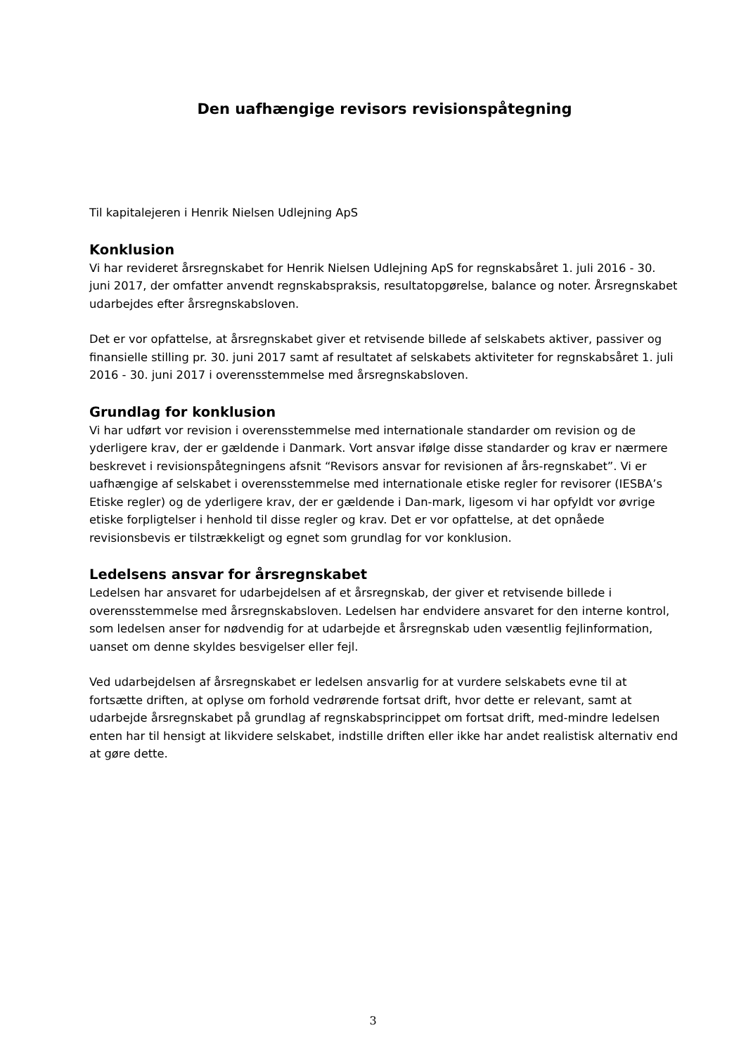Den uafhængige revisors revisionspåtegning
Til kapitalejeren i Henrik Nielsen Udlejning ApS
Konklusion
Vi har revideret årsregnskabet for Henrik Nielsen Udlejning ApS for regnskabsåret 1. juli 2016 - 30. juni 2017, der omfatter anvendt regnskabspraksis, resultatopgørelse, balance og noter. Årsregnskabet udarbejdes efter årsregnskabsloven.
Det er vor opfattelse, at årsregnskabet giver et retvisende billede af selskabets aktiver, passiver og finansielle stilling pr. 30. juni 2017 samt af resultatet af selskabets aktiviteter for regnskabsåret 1. juli 2016 - 30. juni 2017 i overensstemmelse med årsregnskabsloven.
Grundlag for konklusion
Vi har udført vor revision i overensstemmelse med internationale standarder om revision og de yderligere krav, der er gældende i Danmark. Vort ansvar ifølge disse standarder og krav er nærmere beskrevet i revisionspåtegningens afsnit “Revisors ansvar for revisionen af års-regnskabet”. Vi er uafhængige af selskabet i overensstemmelse med internationale etiske regler for revisorer (IESBA’s Etiske regler) og de yderligere krav, der er gældende i Dan-mark, ligesom vi har opfyldt vor øvrige etiske forpligtelser i henhold til disse regler og krav. Det er vor opfattelse, at det opnåede revisionsbevis er tilstrækkeligt og egnet som grundlag for vor konklusion.
Ledelsens ansvar for årsregnskabet
Ledelsen har ansvaret for udarbejdelsen af et årsregnskab, der giver et retvisende billede i overensstemmelse med årsregnskabsloven. Ledelsen har endvidere ansvaret for den interne kontrol, som ledelsen anser for nødvendig for at udarbejde et årsregnskab uden væsentlig fejlinformation, uanset om denne skyldes besvigelser eller fejl.
Ved udarbejdelsen af årsregnskabet er ledelsen ansvarlig for at vurdere selskabets evne til at fortsætte driften, at oplyse om forhold vedrørende fortsat drift, hvor dette er relevant, samt at udarbejde årsregnskabet på grundlag af regnskabsprincippet om fortsat drift, med-mindre ledelsen enten har til hensigt at likvidere selskabet, indstille driften eller ikke har andet realistisk alternativ end at gøre dette.
3